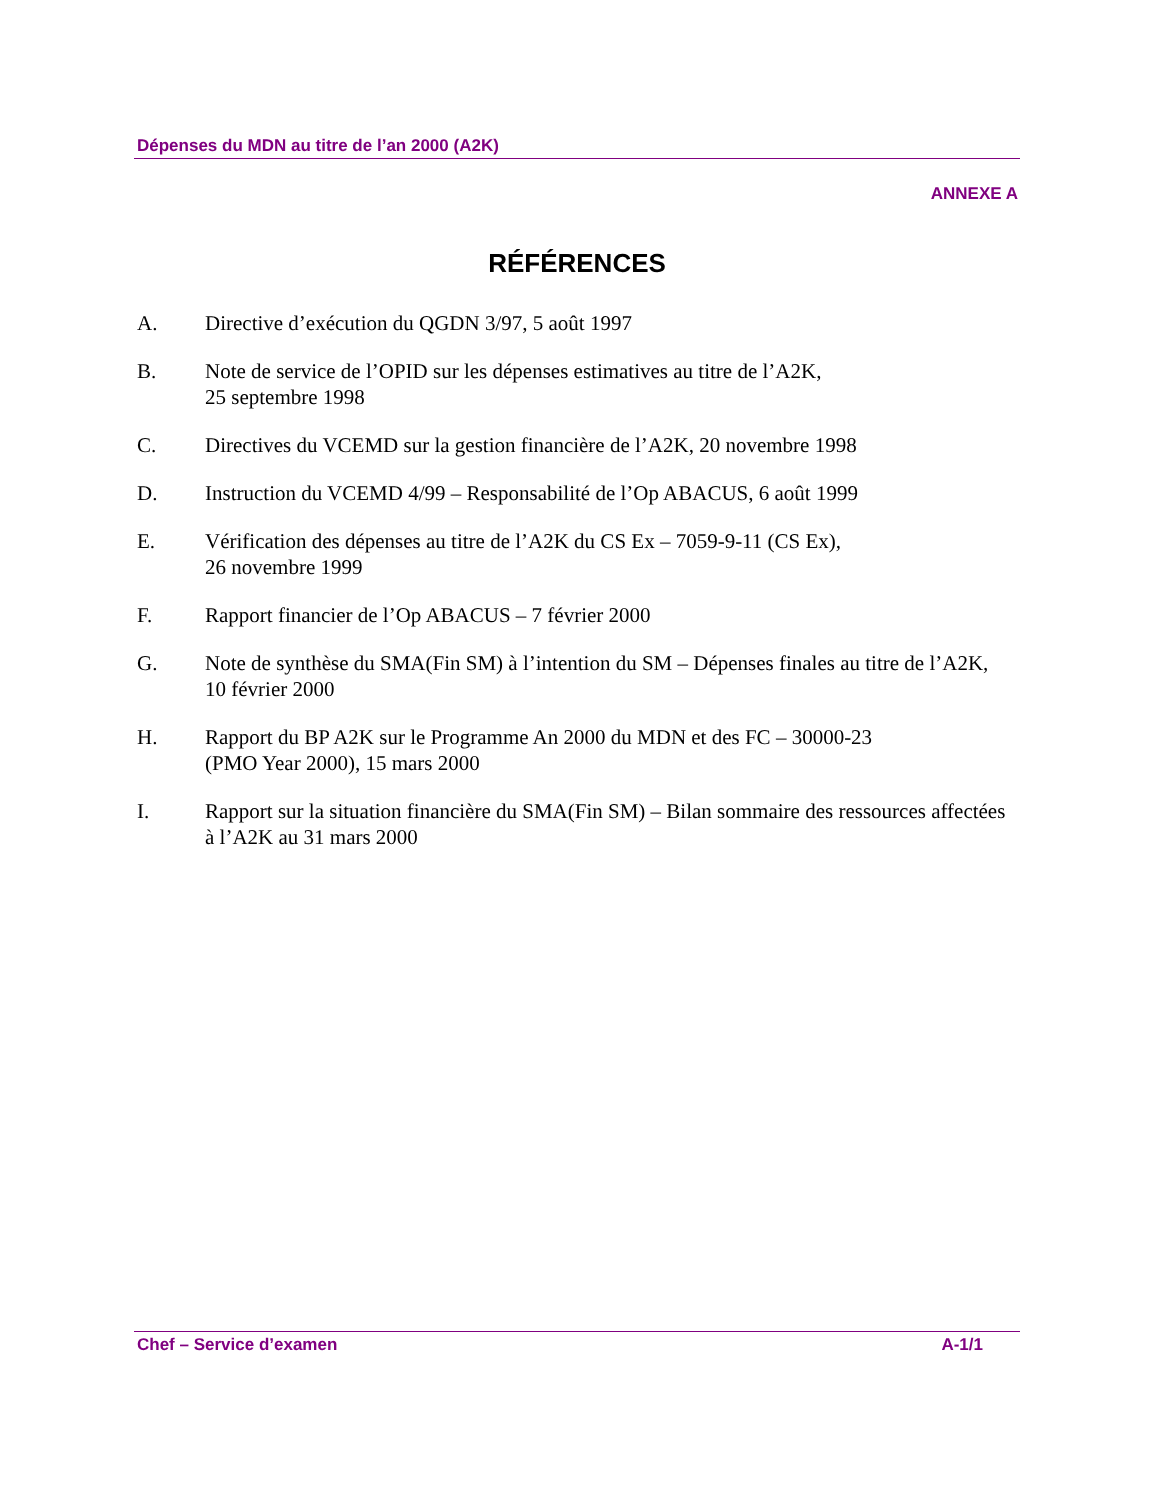Dépenses du MDN au titre de l’an 2000 (A2K)
ANNEXE A
RÉFÉRENCES
A. Directive d’exécution du QGDN 3/97, 5 août 1997
B. Note de service de l’OPID sur les dépenses estimatives au titre de l’A2K,
25 septembre 1998
C. Directives du VCEMD sur la gestion financière de l’A2K, 20 novembre 1998
D. Instruction du VCEMD 4/99 – Responsabilité de l’Op ABACUS, 6 août 1999
E. Vérification des dépenses au titre de l’A2K du CS Ex – 7059-9-11 (CS Ex),
26 novembre 1999
F. Rapport financier de l’Op ABACUS – 7 février 2000
G. Note de synthèse du SMA(Fin SM) à l’intention du SM – Dépenses finales au titre de l’A2K, 10 février 2000
H. Rapport du BP A2K sur le Programme An 2000 du MDN et des FC – 30000-23
(PMO Year 2000), 15 mars 2000
I. Rapport sur la situation financière du SMA(Fin SM) – Bilan sommaire des ressources affectées à l’A2K au 31 mars 2000
Chef – Service d’examen A-1/1